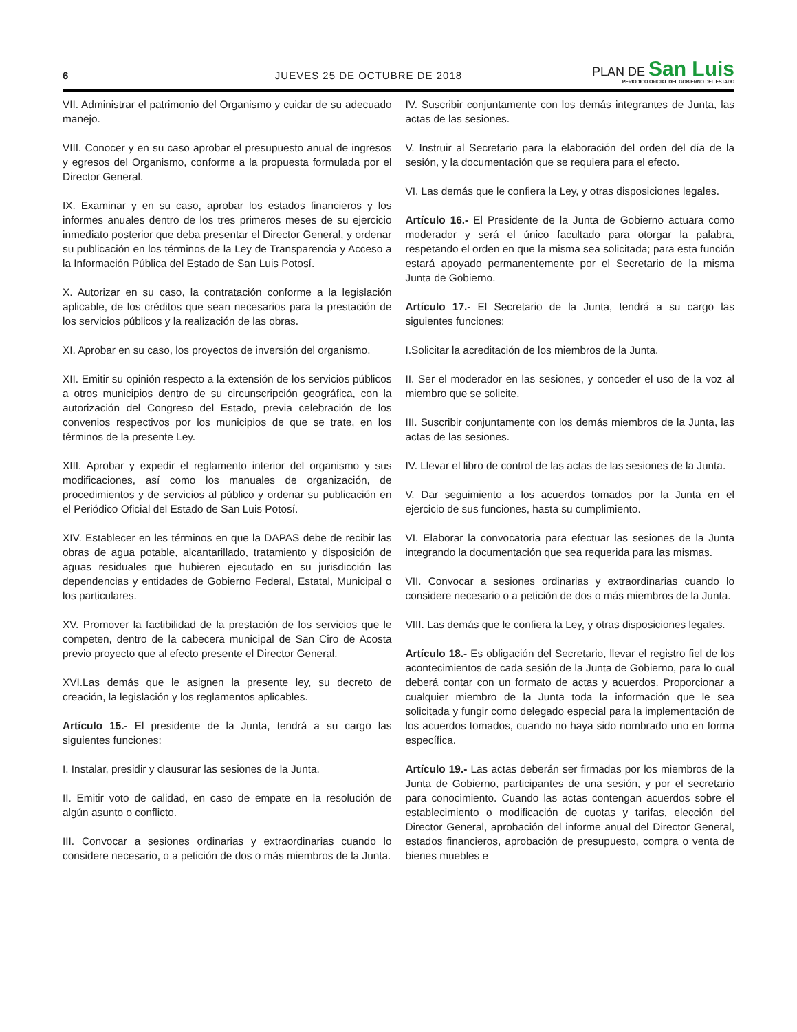6
JUEVES 25 DE OCTUBRE DE 2018
PLAN DE San Luis
PERIODICO OFICIAL DEL GOBIERNO DEL ESTADO
VII. Administrar el patrimonio del Organismo y cuidar de su adecuado manejo.
VIII. Conocer y en su caso aprobar el presupuesto anual de ingresos y egresos del Organismo, conforme a la propuesta formulada por el Director General.
IX. Examinar y en su caso, aprobar los estados financieros y los informes anuales dentro de los tres primeros meses de su ejercicio inmediato posterior que deba presentar el Director General, y ordenar su publicación en los términos de la Ley de Transparencia y Acceso a la Información Pública del Estado de San Luis Potosí.
X. Autorizar en su caso, la contratación conforme a la legislación aplicable, de los créditos que sean necesarios para la prestación de los servicios públicos y la realización de las obras.
XI. Aprobar en su caso, los proyectos de inversión del organismo.
XII. Emitir su opinión respecto a la extensión de los servicios públicos a otros municipios dentro de su circunscripción geográfica, con la autorización del Congreso del Estado, previa celebración de los convenios respectivos por los municipios de que se trate, en los términos de la presente Ley.
XIII. Aprobar y expedir el reglamento interior del organismo y sus modificaciones, así como los manuales de organización, de procedimientos y de servicios al público y ordenar su publicación en el Periódico Oficial del Estado de San Luis Potosí.
XIV. Establecer en les términos en que la DAPAS debe de recibir las obras de agua potable, alcantarillado, tratamiento y disposición de aguas residuales que hubieren ejecutado en su jurisdicción las dependencias y entidades de Gobierno Federal, Estatal, Municipal o los particulares.
XV. Promover la factibilidad de la prestación de los servicios que le competen, dentro de la cabecera municipal de San Ciro de Acosta previo proyecto que al efecto presente el Director General.
XVI.Las demás que le asignen la presente ley, su decreto de creación, la legislación y los reglamentos aplicables.
Artículo 15.- El presidente de la Junta, tendrá a su cargo las siguientes funciones:
I. Instalar, presidir y clausurar las sesiones de la Junta.
II. Emitir voto de calidad, en caso de empate en la resolución de algún asunto o conflicto.
III. Convocar a sesiones ordinarias y extraordinarias cuando lo considere necesario, o a petición de dos o más miembros de la Junta.
IV. Suscribir conjuntamente con los demás integrantes de Junta, las actas de las sesiones.
V. Instruir al Secretario para la elaboración del orden del día de la sesión, y la documentación que se requiera para el efecto.
VI. Las demás que le confiera la Ley, y otras disposiciones legales.
Artículo 16.- El Presidente de la Junta de Gobierno actuara como moderador y será el único facultado para otorgar la palabra, respetando el orden en que la misma sea solicitada; para esta función estará apoyado permanentemente por el Secretario de la misma Junta de Gobierno.
Artículo 17.- El Secretario de la Junta, tendrá a su cargo las siguientes funciones:
I.Solicitar la acreditación de los miembros de la Junta.
II. Ser el moderador en las sesiones, y conceder el uso de la voz al miembro que se solicite.
III. Suscribir conjuntamente con los demás miembros de la Junta, las actas de las sesiones.
IV. Llevar el libro de control de las actas de las sesiones de la Junta.
V. Dar seguimiento a los acuerdos tomados por la Junta en el ejercicio de sus funciones, hasta su cumplimiento.
VI. Elaborar la convocatoria para efectuar las sesiones de la Junta integrando la documentación que sea requerida para las mismas.
VII. Convocar a sesiones ordinarias y extraordinarias cuando lo considere necesario o a petición de dos o más miembros de la Junta.
VIII. Las demás que le confiera la Ley, y otras disposiciones legales.
Artículo 18.- Es obligación del Secretario, llevar el registro fiel de los acontecimientos de cada sesión de la Junta de Gobierno, para lo cual deberá contar con un formato de actas y acuerdos. Proporcionar a cualquier miembro de la Junta toda la información que le sea solicitada y fungir como delegado especial para la implementación de los acuerdos tomados, cuando no haya sido nombrado uno en forma específica.
Artículo 19.- Las actas deberán ser firmadas por los miembros de la Junta de Gobierno, participantes de una sesión, y por el secretario para conocimiento. Cuando las actas contengan acuerdos sobre el establecimiento o modificación de cuotas y tarifas, elección del Director General, aprobación del informe anual del Director General, estados financieros, aprobación de presupuesto, compra o venta de bienes muebles e